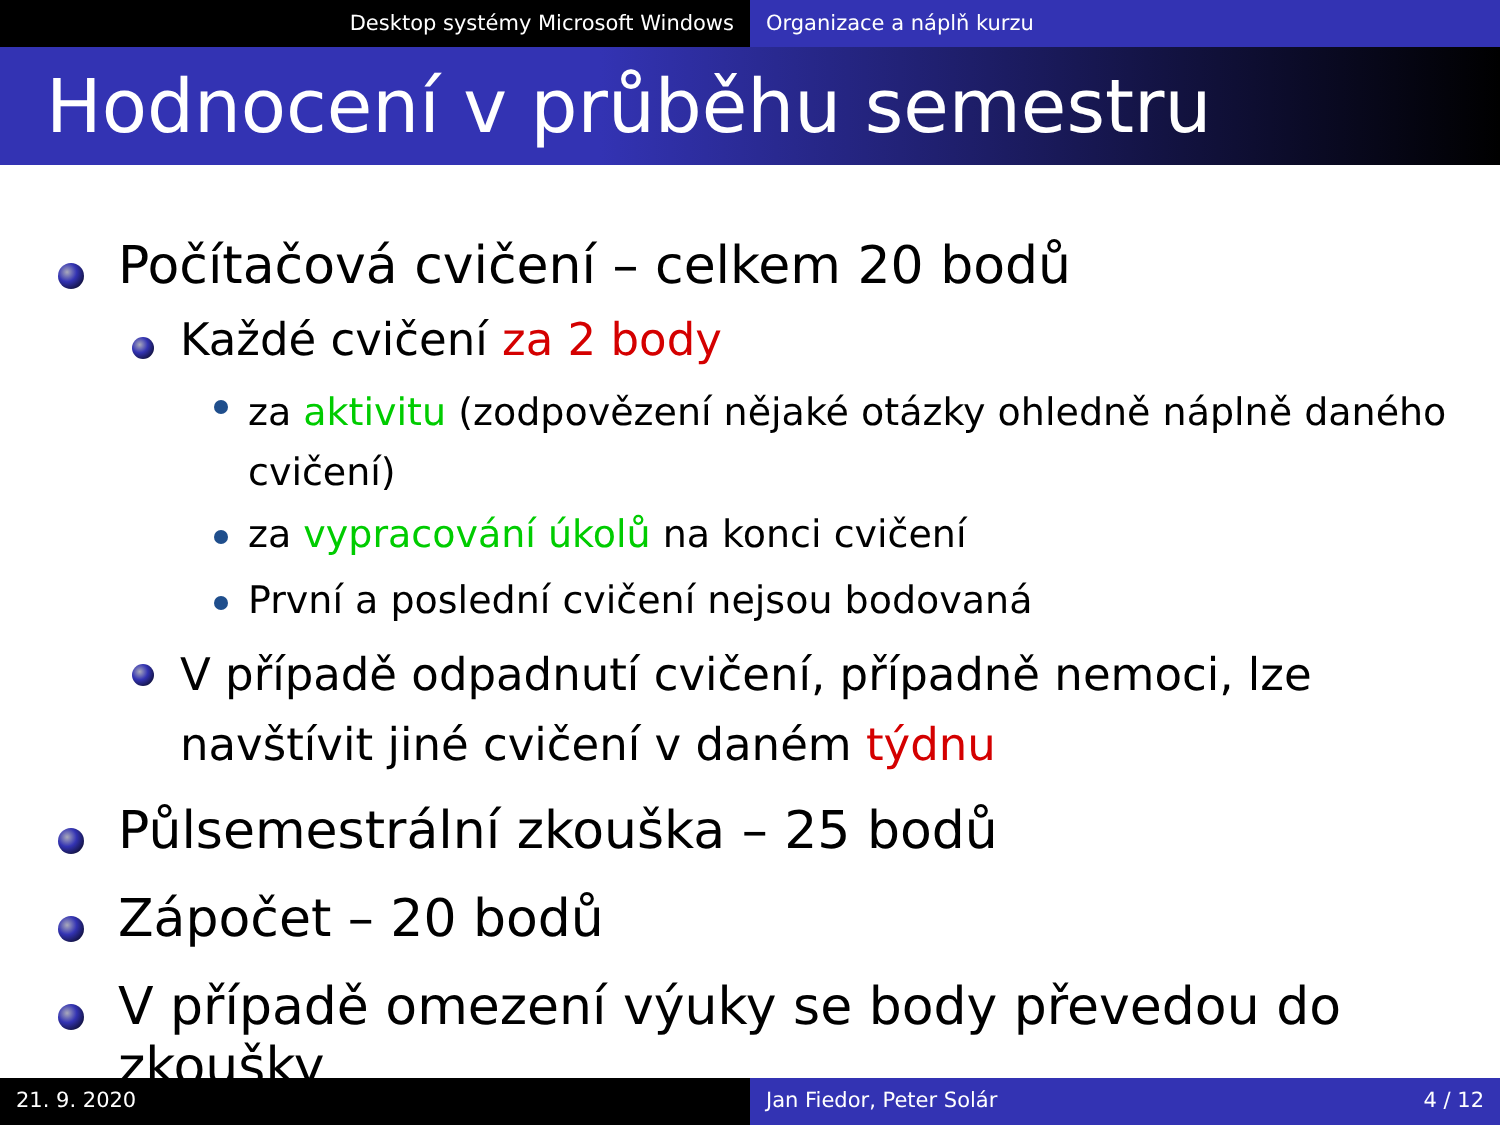Desktop systémy Microsoft Windows Organizace a náplň kurzu
Hodnocení v průběhu semestru
Počítačová cvičení – celkem 20 bodů
Každé cvičení za 2 body
za aktivitu (zodpovězení nějaké otázky ohledně náplně daného cvičení)
za vypracování úkolů na konci cvičení
První a poslední cvičení nejsou bodovaná
V případě odpadnutí cvičení, případně nemoci, lze navštívit jiné cvičení v daném týdnu
Půlsemestrální zkouška – 25 bodů
Zápočet – 20 bodů
V případě omezení výuky se body převedou do zkoušky
21. 9. 2020 Jan Fiedor, Peter Solár 4 / 12